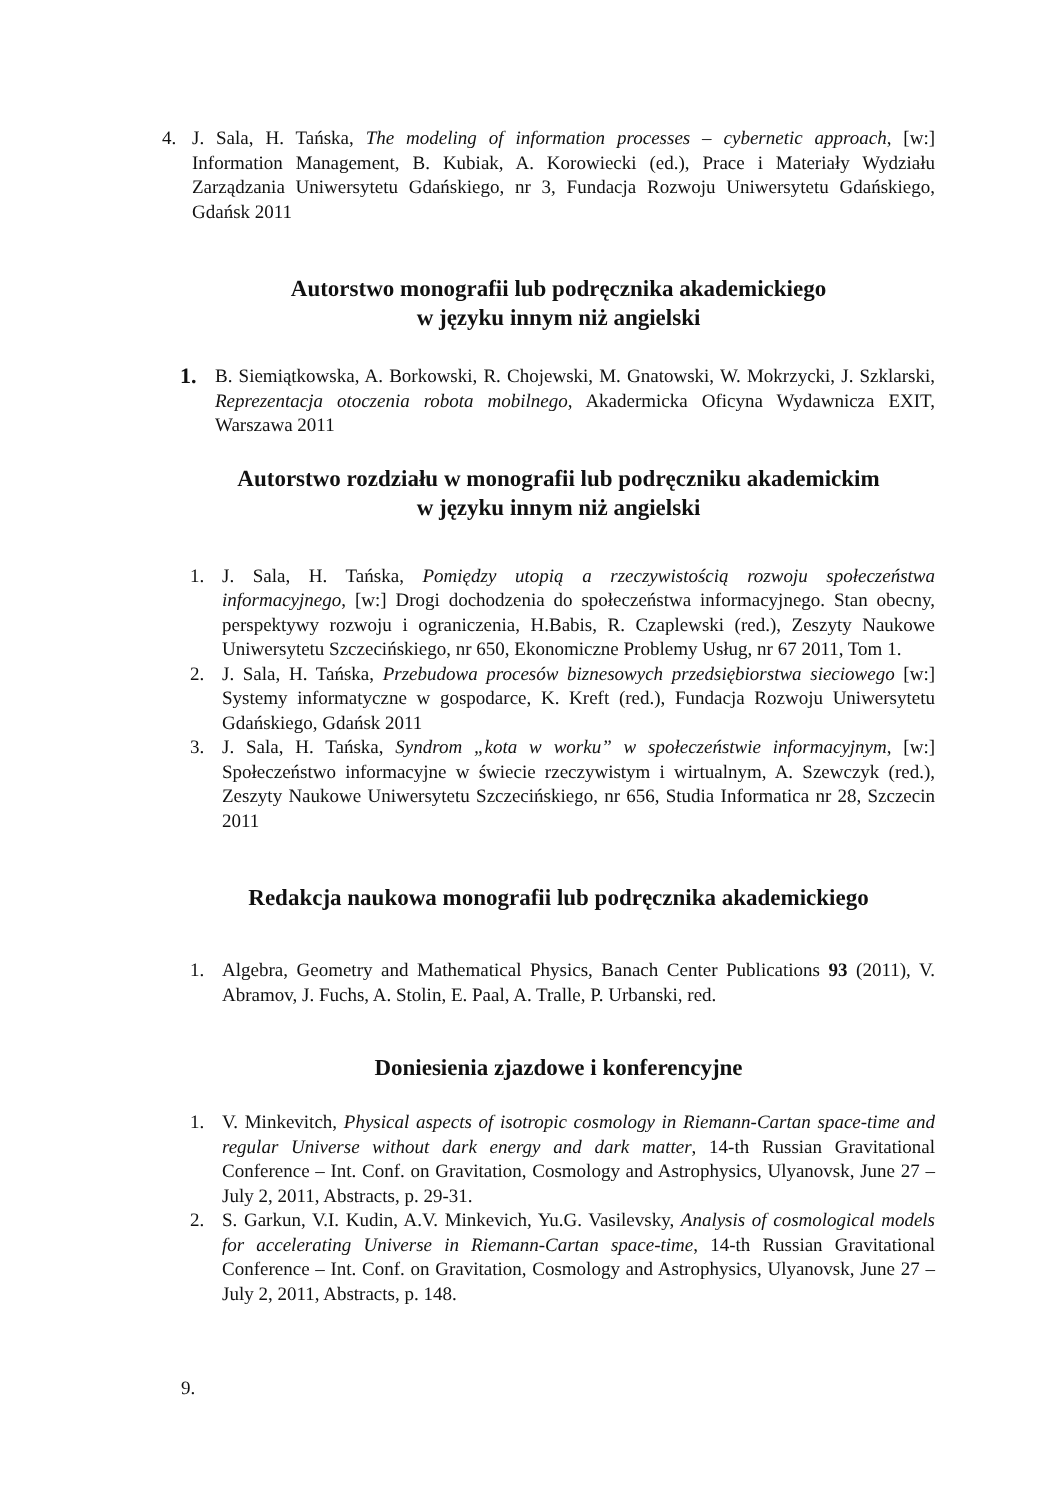4. J. Sala, H. Tańska, The modeling of information processes – cybernetic approach, [w:] Information Management, B. Kubiak, A. Korowiecki (ed.), Prace i Materiały Wydziału Zarządzania Uniwersytetu Gdańskiego, nr 3, Fundacja Rozwoju Uniwersytetu Gdańskiego, Gdańsk 2011
Autorstwo monografii lub podręcznika akademickiego
w języku innym niż angielski
1. B. Siemiątkowska, A. Borkowski, R. Chojewski, M. Gnatowski, W. Mokrzycki, J. Szklarski, Reprezentacja otoczenia robota mobilnego, Akadermicka Oficyna Wydawnicza EXIT, Warszawa 2011
Autorstwo rozdziału w monografii lub podręczniku akademickim
w języku innym niż angielski
1. J. Sala, H. Tańska, Pomiędzy utopią a rzeczywistością rozwoju społeczeństwa informacyjnego, [w:] Drogi dochodzenia do społeczeństwa informacyjnego. Stan obecny, perspektywy rozwoju i ograniczenia, H.Babis, R. Czaplewski (red.), Zeszyty Naukowe Uniwersytetu Szczecińskiego, nr 650, Ekonomiczne Problemy Usług, nr 67 2011, Tom 1.
2. J. Sala, H. Tańska, Przebudowa procesów biznesowych przedsiębiorstwa sieciowego [w:] Systemy informatyczne w gospodarce, K. Kreft (red.), Fundacja Rozwoju Uniwersytetu Gdańskiego, Gdańsk 2011
3. J. Sala, H. Tańska, Syndrom „kota w worku” w społeczeństwie informacyjnym, [w:] Społeczeństwo informacyjne w świecie rzeczywistym i wirtualnym, A. Szewczyk (red.), Zeszyty Naukowe Uniwersytetu Szczecińskiego, nr 656, Studia Informatica nr 28, Szczecin 2011
Redakcja naukowa monografii lub podręcznika akademickiego
1. Algebra, Geometry and Mathematical Physics, Banach Center Publications 93 (2011), V. Abramov, J. Fuchs, A. Stolin, E. Paal, A. Tralle, P. Urbanski, red.
Doniesienia zjazdowe i konferencyjne
1. V. Minkevitch, Physical aspects of isotropic cosmology in Riemann-Cartan space-time and regular Universe without dark energy and dark matter, 14-th Russian Gravitational Conference – Int. Conf. on Gravitation, Cosmology and Astrophysics, Ulyanovsk, June 27 – July 2, 2011, Abstracts, p. 29-31.
2. S. Garkun, V.I. Kudin, A.V. Minkevich, Yu.G. Vasilevsky, Analysis of cosmological models for accelerating Universe in Riemann-Cartan space-time, 14-th Russian Gravitational Conference – Int. Conf. on Gravitation, Cosmology and Astrophysics, Ulyanovsk, June 27 – July 2, 2011, Abstracts, p. 148.
9.